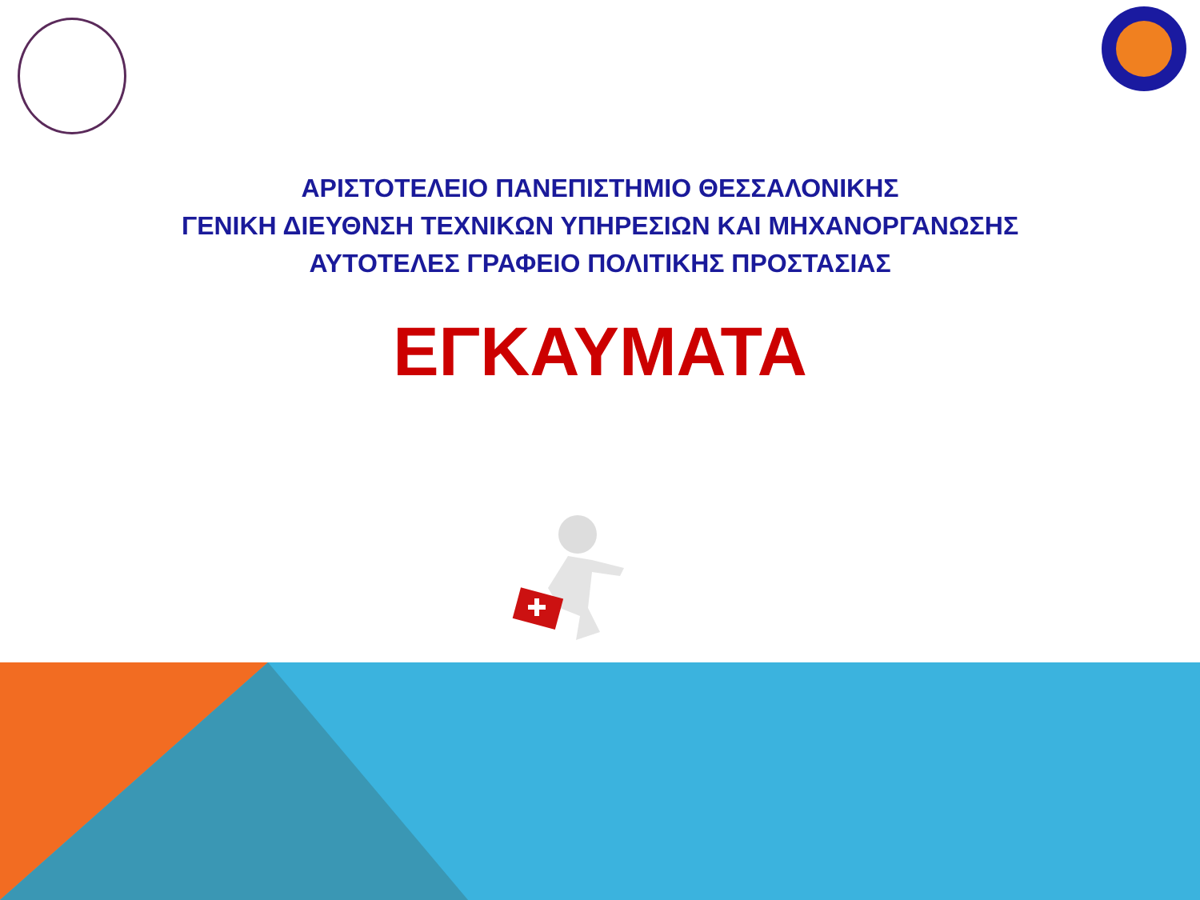ΑΡΙΣΤΟΤΕΛΕΙΟ ΠΑΝΕΠΙΣΤΗΜΙΟ ΘΕΣΣΑΛΟΝΙΚΗΣ
ΓΕΝΙΚΗ ΔΙΕΥΘΝΣΗ ΤΕΧΝΙΚΩΝ ΥΠΗΡΕΣΙΩΝ ΚΑΙ ΜΗΧΑΝΟΡΓΑΝΩΣΗΣ
ΑΥΤΟΤΕΛΕΣ ΓΡΑΦΕΙΟ ΠΟΛΙΤΙΚΗΣ ΠΡΟΣΤΑΣΙΑΣ
ΕΓΚΑΥΜΑΤΑ